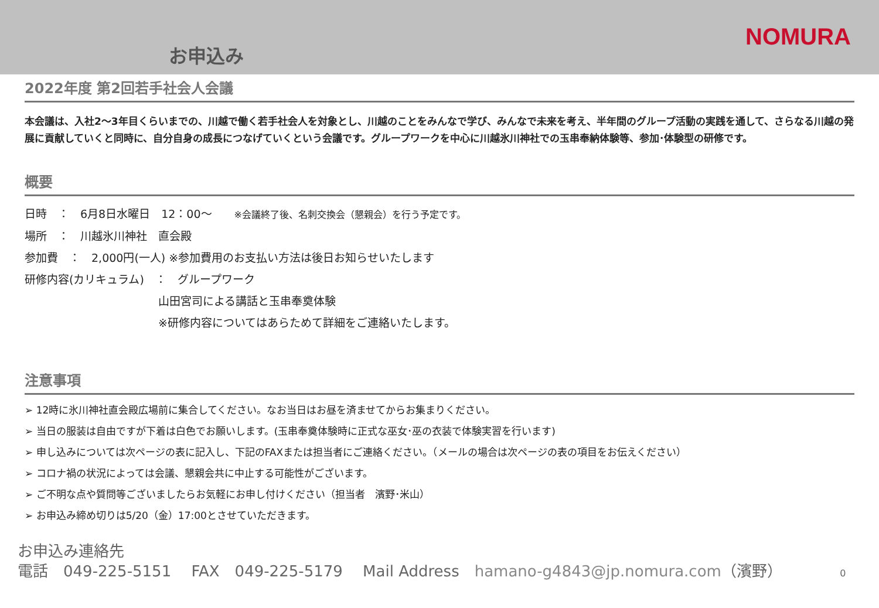お申込み
NOMURA
2022年度 第2回若手社会人会議
本会議は、入社2～3年目くらいまでの、川越で働く若手社会人を対象とし、川越のことをみんなで学び、みんなで未来を考え、半年間のグループ活動の実践を通して、さらなる川越の発展に貢献していくと同時に、自分自身の成長につなげていくという会議です。グループワークを中心に川越氷川神社での玉串奉納体験等、参加･体験型の研修です。
概要
日時　：　6月8日水曜日　12：00～　　※会議終了後、名刺交換会（懇親会）を行う予定です。
場所　：　川越氷川神社　直会殿
参加費　：　2,000円(一人) ※参加費用のお支払い方法は後日お知らせいたします
研修内容(カリキュラム)　：　グループワーク
山田宮司による講話と玉串奉奠体験
※研修内容についてはあらためて詳細をご連絡いたします。
注意事項
➢ 12時に氷川神社直会殿広場前に集合してください。なお当日はお昼を済ませてからお集まりください。
➢ 当日の服装は自由ですが下着は白色でお願いします。(玉串奉奠体験時に正式な巫女･巫の衣装で体験実習を行います)
➢ 申し込みについては次ページの表に記入し、下記のFAXまたは担当者にご連絡ください。（メールの場合は次ページの表の項目をお伝えください）
➢ コロナ禍の状況によっては会議、懇親会共に中止する可能性がございます。
➢ ご不明な点や質問等ございましたらお気軽にお申し付けください（担当者　濱野･米山）
➢ お申込み締め切りは5/20（金）17:00とさせていただきます。
お申込み連絡先
電話　049-225-5151　 FAX　049-225-5179　 Mail Address　hamano-g4843@jp.nomura.com（濱野） 0